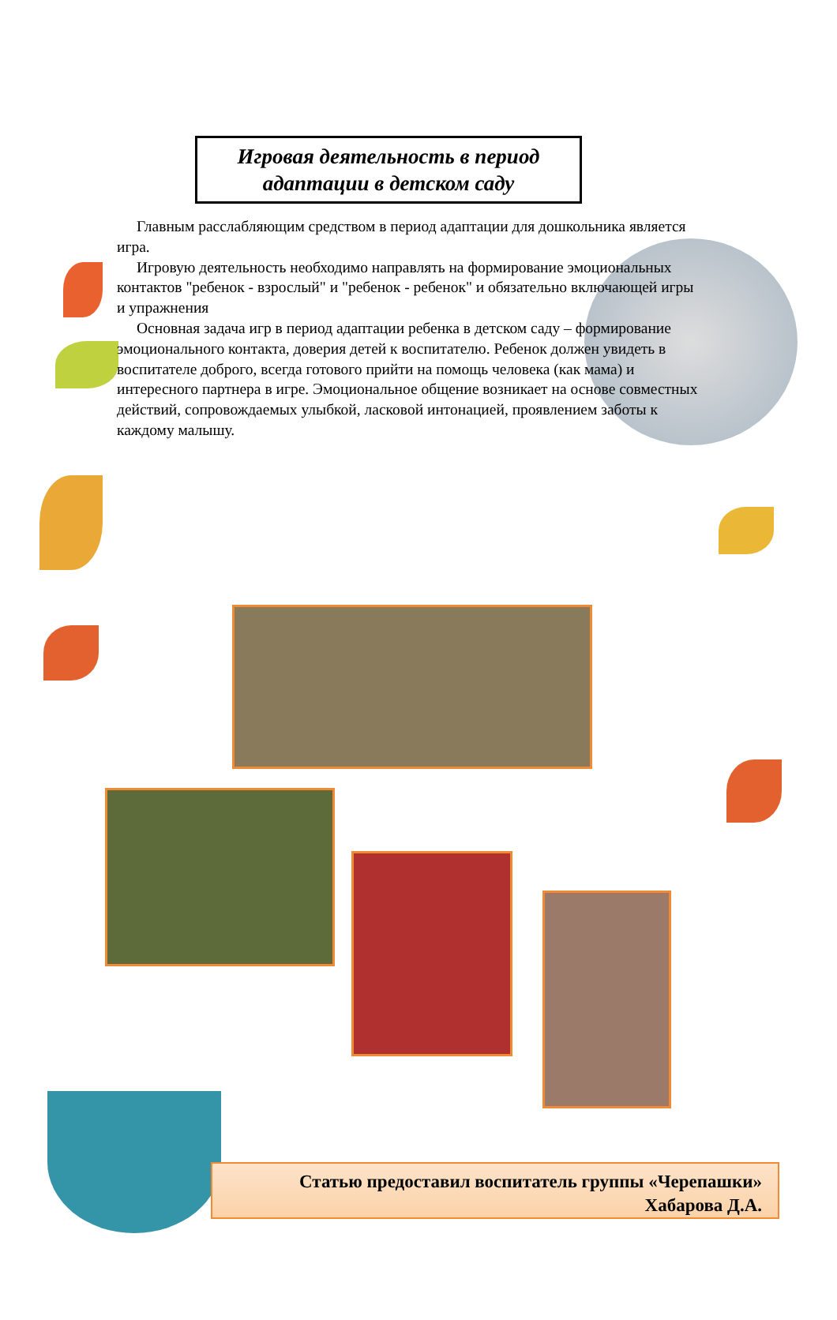Игровая деятельность в период адаптации в детском саду
Главным расслабляющим средством в период адаптации для дошкольника является игра.
Игровую деятельность необходимо направлять на формирование эмоциональных контактов "ребенок - взрослый" и "ребенок - ребенок" и обязательно включающей игры и упражнения
Основная задача игр в период адаптации ребенка в детском саду – формирование эмоционального контакта, доверия детей к воспитателю. Ребенок должен увидеть в воспитателе доброго, всегда готового прийти на помощь человека (как мама) и интересного партнера в игре. Эмоциональное общение возникает на основе совместных действий, сопровождаемых улыбкой, ласковой интонацией, проявлением заботы к каждому малышу.
Статью предоставил воспитатель группы «Черепашки»
Хабарова Д.А.